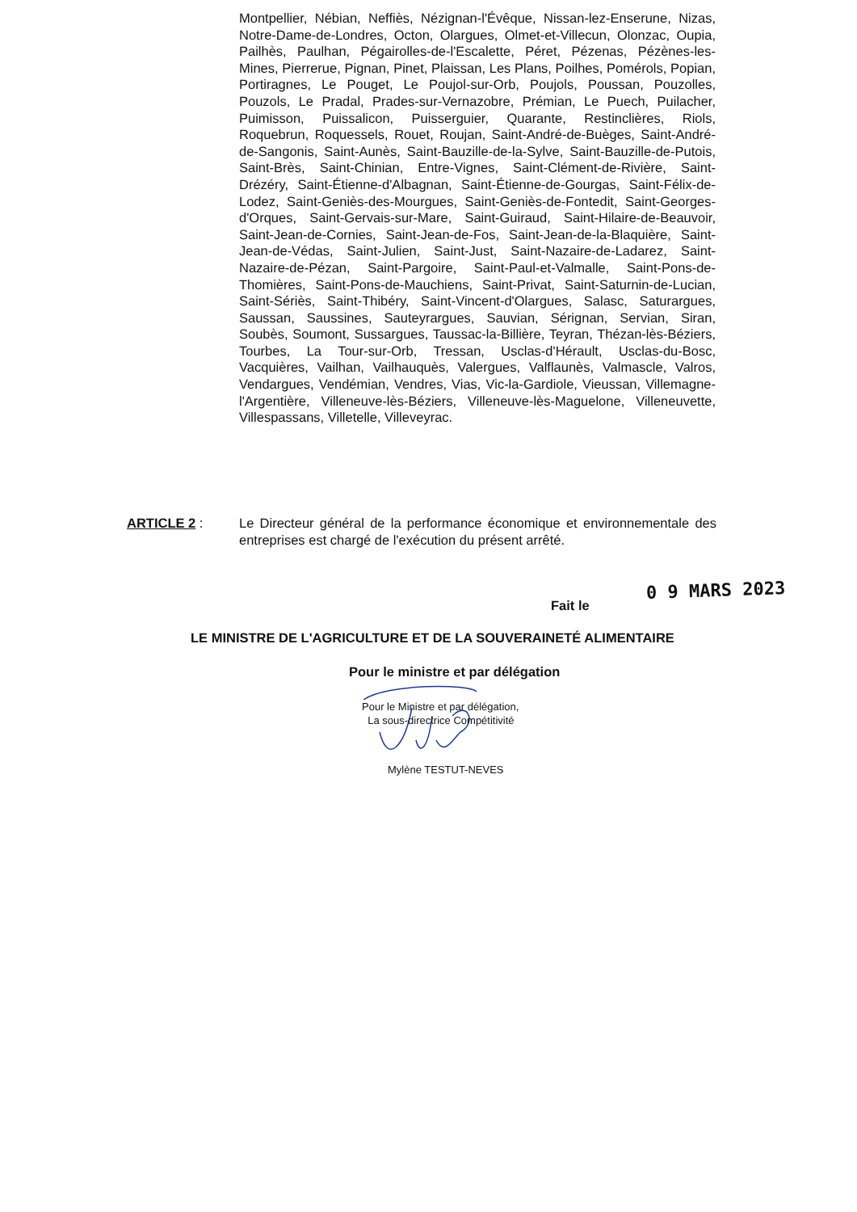Montpellier, Nébian, Neffiès, Nézignan-l'Évêque, Nissan-lez-Enserune, Nizas, Notre-Dame-de-Londres, Octon, Olargues, Olmet-et-Villecun, Olonzac, Oupia, Pailhès, Paulhan, Pégairolles-de-l'Escalette, Péret, Pézenas, Pézènes-les-Mines, Pierrerue, Pignan, Pinet, Plaissan, Les Plans, Poilhes, Pomérols, Popian, Portiragnes, Le Pouget, Le Poujol-sur-Orb, Poujols, Poussan, Pouzolles, Pouzols, Le Pradal, Prades-sur-Vernazobre, Prémian, Le Puech, Puilacher, Puimisson, Puissalicon, Puisserguier, Quarante, Restinclières, Riols, Roquebrun, Roquessels, Rouet, Roujan, Saint-André-de-Buèges, Saint-André-de-Sangonis, Saint-Aunès, Saint-Bauzille-de-la-Sylve, Saint-Bauzille-de-Putois, Saint-Brès, Saint-Chinian, Entre-Vignes, Saint-Clément-de-Rivière, Saint-Drézéry, Saint-Étienne-d'Albagnan, Saint-Étienne-de-Gourgas, Saint-Félix-de-Lodez, Saint-Geniès-des-Mourgues, Saint-Geniès-de-Fontedit, Saint-Georges-d'Orques, Saint-Gervais-sur-Mare, Saint-Guiraud, Saint-Hilaire-de-Beauvoir, Saint-Jean-de-Cornies, Saint-Jean-de-Fos, Saint-Jean-de-la-Blaquière, Saint-Jean-de-Védas, Saint-Julien, Saint-Just, Saint-Nazaire-de-Ladarez, Saint-Nazaire-de-Pézan, Saint-Pargoire, Saint-Paul-et-Valmalle, Saint-Pons-de-Thomières, Saint-Pons-de-Mauchiens, Saint-Privat, Saint-Saturnin-de-Lucian, Saint-Sériès, Saint-Thibéry, Saint-Vincent-d'Olargues, Salasc, Saturargues, Saussan, Saussines, Sauteyrargues, Sauvian, Sérignan, Servian, Siran, Soubès, Soumont, Sussargues, Taussac-la-Billière, Teyran, Thézan-lès-Béziers, Tourbes, La Tour-sur-Orb, Tressan, Usclas-d'Hérault, Usclas-du-Bosc, Vacquières, Vailhan, Vailhauquès, Valergues, Valflaunès, Valmascle, Valros, Vendargues, Vendémian, Vendres, Vias, Vic-la-Gardiole, Vieussan, Villemagne-l'Argentière, Villeneuve-lès-Béziers, Villeneuve-lès-Maguelone, Villeneuvette, Villespassans, Villetelle, Villeveyrac.
ARTICLE 2 : Le Directeur général de la performance économique et environnementale des entreprises est chargé de l'exécution du présent arrêté.
0 9 MARS 2023
Fait le
LE MINISTRE DE L'AGRICULTURE ET DE LA SOUVERAINETÉ ALIMENTAIRE
Pour le ministre et par délégation
Pour le Ministre et par délégation,
La sous-directrice Compétitivité
Mylène TESTUT-NEVES